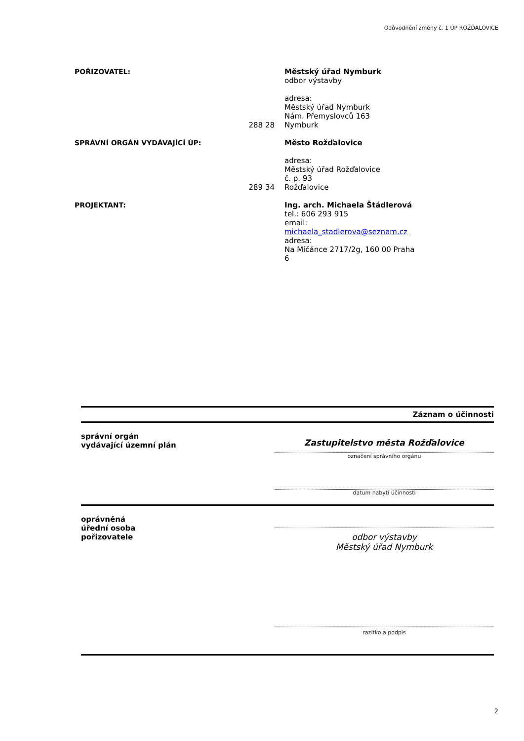Odůvodnění změny č. 1 ÚP ROŽĎALOVICE
POŘIZOVATEL: 288 28 Městský úřad Nymburk
odbor výstavby
adresa:
Městský úřad Nymburk
Nám. Přemyslovců 163
Nymburk
SPRÁVNÍ ORGÁN VYDÁVAJÍCÍ ÚP: 289 34 Město Rožďalovice
adresa:
Městský úřad Rožďalovice
č. p. 93
Rožďalovice
PROJEKTANT: Ing. arch. Michaela Štádlerová
tel.: 606 293 915
email: michaela_stadlerova@seznam.cz
adresa:
Na Míčánce 2717/2g, 160 00 Praha 6
Záznam o účinnosti
správní orgán
vydávající územní plán
Zastupitelstvo města Rožďalovice
označení správního orgánu
datum nabytí účinnosti
oprávněná
úřední osoba
pořizovatele
odbor výstavby
Městský úřad Nymburk
razítko a podpis
2